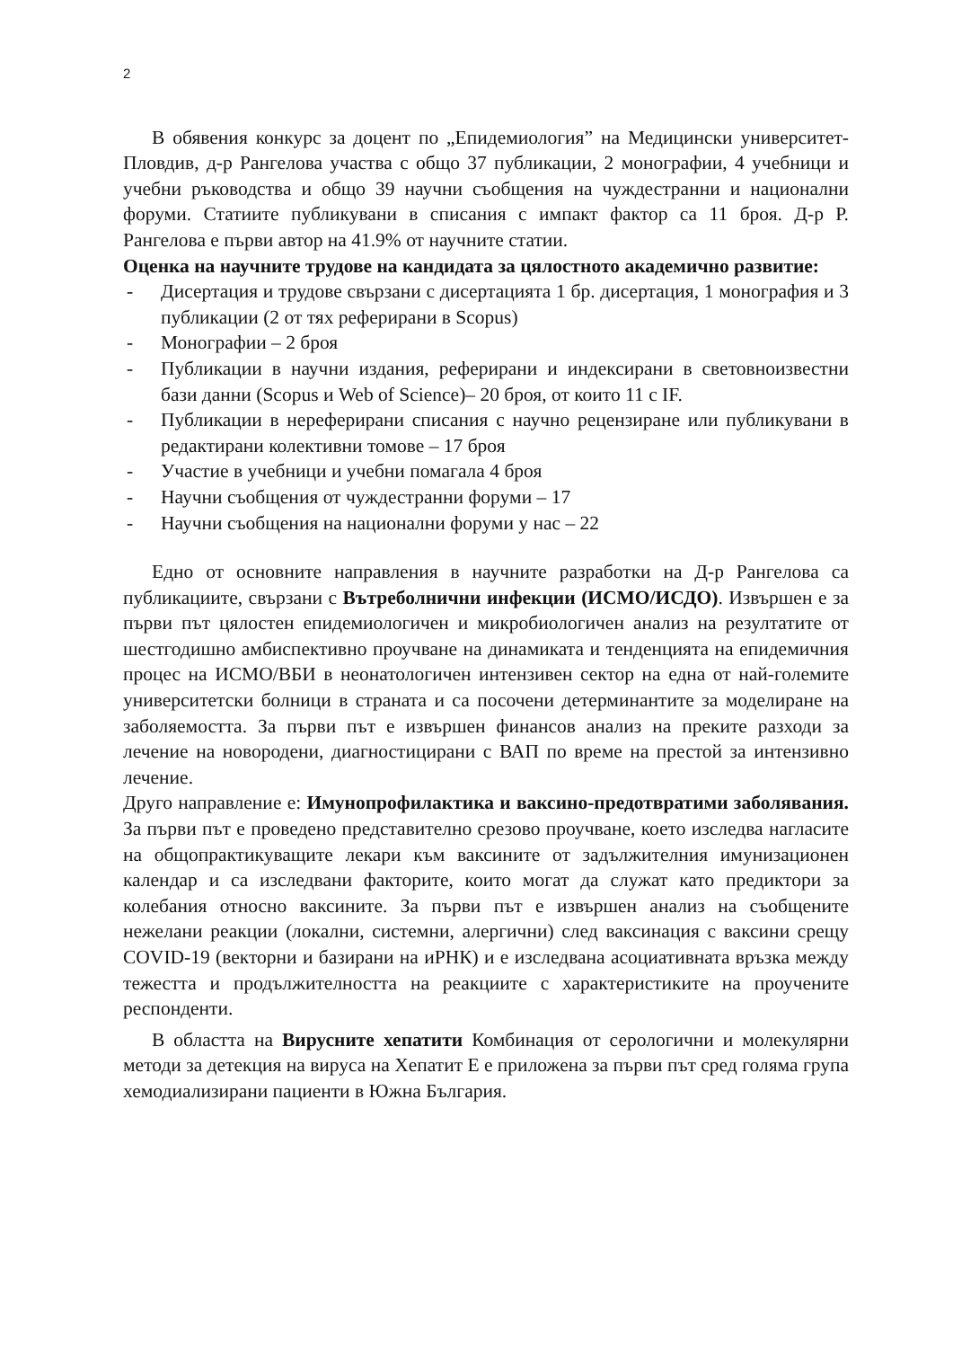2
В обявения конкурс за доцент по „Епидемиология” на Медицински университет-Пловдив, д-р Рангелова участва с общо 37 публикации, 2 монографии, 4 учебници и учебни ръководства и общо 39 научни съобщения на чуждестранни и национални форуми. Статиите публикувани в списания с импакт фактор са 11 броя. Д-р Р. Рангелова е първи автор на 41.9% от научните статии.
Оценка на научните трудове на кандидата за цялостното академично развитие:
- Дисертация и трудове свързани с дисертацията 1 бр. дисертация, 1 монография и 3 публикации (2 от тях реферирани в Scopus)
- Монографии – 2 броя
- Публикации в научни издания, реферирани и индексирани в световноизвестни бази данни (Scopus и Web of Science)– 20 броя, от които 11 с IF.
- Публикации в нереферирани списания с научно рецензиране или публикувани в редактирани колективни томове – 17 броя
- Участие в учебници и учебни помагала 4 броя
- Научни съобщения от чуждестранни форуми – 17
- Научни съобщения на национални форуми у нас – 22
Едно от основните направления в научните разработки на Д-р Рангелова са публикациите, свързани с Вътреболнични инфекции (ИСМО/ИСДО). Извършен е за първи път цялостен епидемиологичен и микробиологичен анализ на резултатите от шестгодишно амбиспективно проучване на динамиката и тенденцията на епидемичния процес на ИСМО/ВБИ в неонатологичен интензивен сектор на една от най-големите университетски болници в страната и са посочени детерминантите за моделиране на заболяемостта. За първи път е извършен финансов анализ на преките разходи за лечение на новородени, диагностицирани с ВАП по време на престой за интензивно лечение.
Друго направление е: Имунопрофилактика и ваксино-предотвратими заболявания. За първи път е проведено представително срезово проучване, което изследва нагласите на общопрактикуващите лекари към ваксините от задължителния имунизационен календар и са изследвани факторите, които могат да служат като предиктори за колебания относно ваксините. За първи път е извършен анализ на съобщените нежелани реакции (локални, системни, алергични) след ваксинация с ваксини срещу COVID-19 (векторни и базирани на иРНК) и е изследвана асоциативната връзка между тежестта и продължителността на реакциите с характеристиките на проучените респонденти.
В областта на Вирусните хепатити Комбинация от серологични и молекулярни методи за детекция на вируса на Хепатит Е е приложена за първи път сред голяма група хемодиализирани пациенти в Южна България.